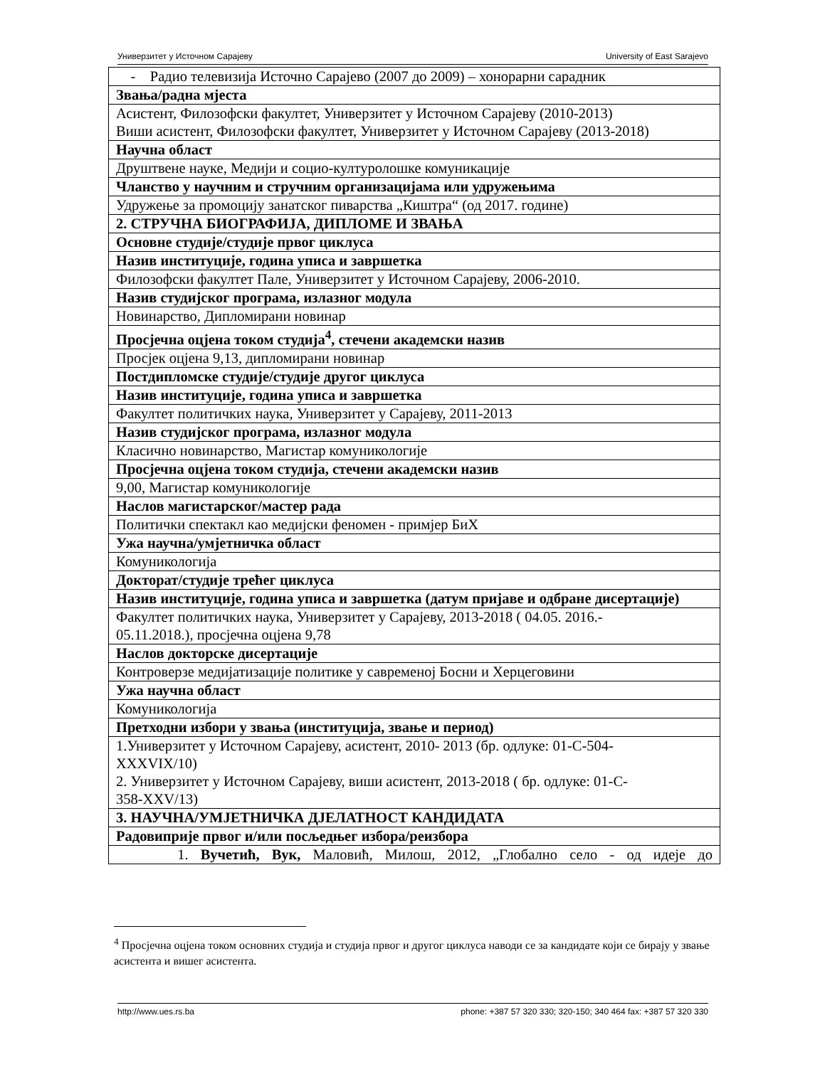Универзитет у Источном Сарајеву University of East Sarajevo
| - Радио телевизија Источно Сарајево (2007 до 2009) – хонорарни сарадник |
| Звања/радна мјеста |
| Асистент, Филозофски факултет, Универзитет у Источном Сарајеву (2010-2013) Виши асистент, Филозофски факултет, Универзитет у Источном Сарајеву (2013-2018) |
| Научна област |
| Друштвене науке, Медији и социо-културолошке комуникације |
| Чланство у научним и стручним организацијама или удружењима |
| Удружење за промоцију занатског пиварства „Киштра“ (од 2017. године) |
| 2. СТРУЧНА БИОГРАФИЈА, ДИПЛОМЕ И ЗВАЊА |
| Основне студије/студије првог циклуса |
| Назив институције, година уписа и завршетка |
| Филозофски факултет Пале, Универзитет у Источном Сарајеву, 2006-2010. |
| Назив студијског програма, излазног модула |
| Новинарство, Дипломирани новинар |
| Просјечна оцјена током студија<sup>4</sup>, стечени академски назив |
| Просјек оцјена 9,13, дипломирани новинар |
| Постдипломске студије/студије другог циклуса |
| Назив институције, година уписа и завршетка |
| Факултет политичких наука, Универзитет у Сарајеву, 2011-2013 |
| Назив студијског програма, излазног модула |
| Класично новинарство, Магистар комуникологије |
| Просјечна оцјена током студија, стечени академски назив |
| 9,00, Магистар комуникологије |
| Наслов магистарског/мастер рада |
| Политички спектакл као медијски феномен - примјер БиХ |
| Ужа научна/умјетничка област |
| Комуникологија |
| Докторат/студије трећег циклуса |
| Назив институције, година уписа и завршетка (датум пријаве и одбране дисертације) |
| Факултет политичких наука, Универзитет у Сарајеву, 2013-2018 ( 04.05. 2016.- 05.11.2018.), просјечна оцјена 9,78 |
| Наслов докторске дисертације |
| Контроверзе медијатизације политике у савременој Босни и Херцеговини |
| Ужа научна област |
| Комуникологија |
| Претходни избори у звања (институција, звање и период) |
| 1.Универзитет у Источном Сарајеву, асистент, 2010- 2013 (бр. одлуке: 01-С-504- XXXVIX/10) 2. Универзитет у Источном Сарајеву, виши асистент, 2013-2018 ( бр. одлуке: 01-С- 358-XXV/13) |
| 3. НАУЧНА/УМЈЕТНИЧКА ДЈЕЛАТНОСТ КАНДИДАТА |
| Радовиприје првог и/или посљедњег избора/реизбора |
| 1. Вучетић, Вук, Маловић, Милош, 2012, „Глобално село - од идеје до |
<sup>4</sup> Просјечна оцјена током основних студија и студија првог и другог циклуса наводи се за кандидате који се бирају у звање асистента и вишег асистента.
http://www.ues.rs.ba phone: +387 57 320 330; 320-150; 340 464 fax: +387 57 320 330